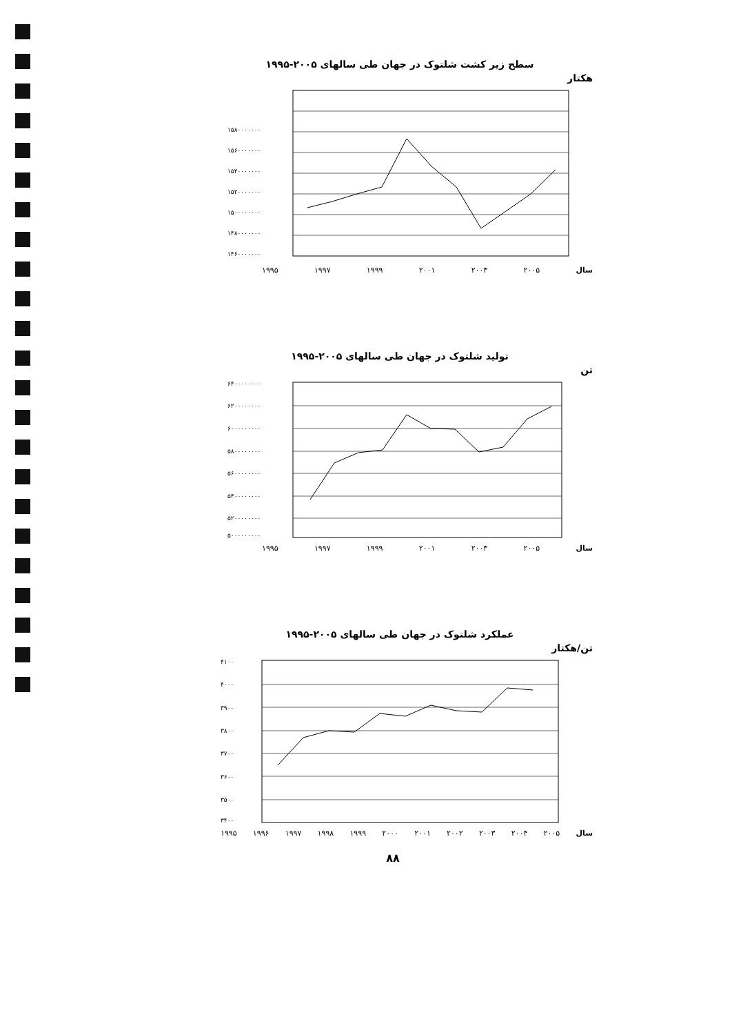سطح زیر کشت شلتوک در جهان طی سالهای ۲۰۰۵-۱۹۹۵
هکتار
۱۵۸۰۰۰۰۰۰۰
۱۵۶۰۰۰۰۰۰۰
۱۵۴۰۰۰۰۰۰۰
۱۵۲۰۰۰۰۰۰۰
۱۵۰۰۰۰۰۰۰۰
۱۴۸۰۰۰۰۰۰۰
۱۴۶۰۰۰۰۰۰۰
۱۹۹۵ ۱۹۹۷ ۱۹۹۹ ۲۰۰۱ ۲۰۰۳ ۲۰۰۵ سال
تولید شلتوک در جهان طی سالهای ۲۰۰۵-۱۹۹۵
تن
۶۴۰۰۰۰۰۰۰۰
۶۲۰۰۰۰۰۰۰۰
۶۰۰۰۰۰۰۰۰۰
۵۸۰۰۰۰۰۰۰۰
۵۶۰۰۰۰۰۰۰۰
۵۴۰۰۰۰۰۰۰۰
۵۲۰۰۰۰۰۰۰۰
۵۰۰۰۰۰۰۰۰۰
۱۹۹۵ ۱۹۹۷ ۱۹۹۹ ۲۰۰۱ ۲۰۰۳ ۲۰۰۵ سال
عملکرد شلتوک در جهان طی سالهای ۲۰۰۵-۱۹۹۵
تن/هکتار
۴۱۰۰
۴۰۰۰
۳۹۰۰
۳۸۰۰
۳۷۰۰
۳۶۰۰
۳۵۰۰
۳۴۰۰
۱۹۹۵ ۱۹۹۶ ۱۹۹۷ ۱۹۹۸ ۱۹۹۹ ۲۰۰۰ ۲۰۰۱ ۲۰۰۲ ۲۰۰۳ ۲۰۰۴ ۲۰۰۵ سال
۸۸